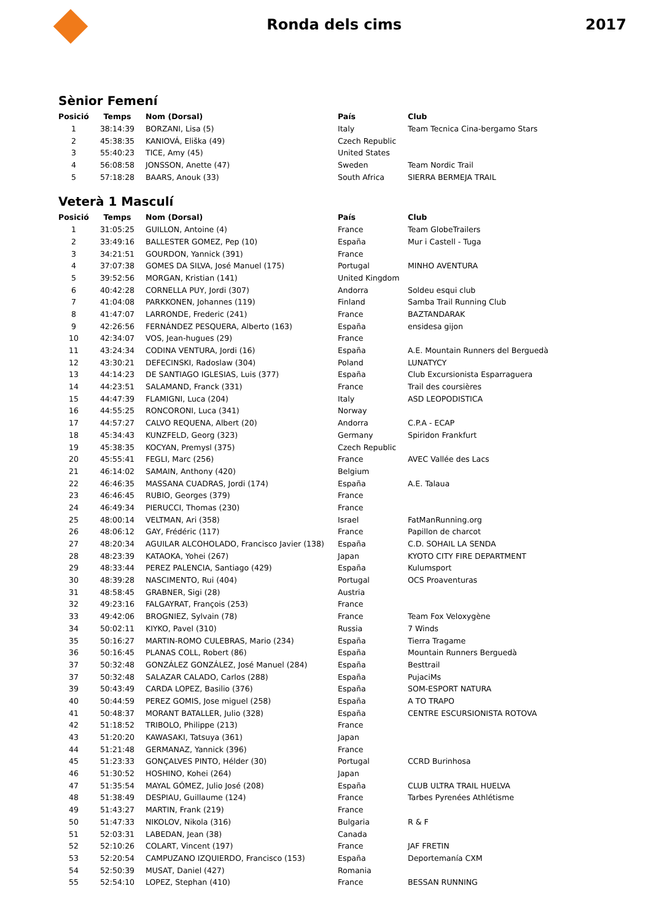Ronda dels cims 2017
Sènior Femení
| Posició | Temps | Nom (Dorsal) | País | Club |
| --- | --- | --- | --- | --- |
| 1 | 38:14:39 | BORZANI, Lisa (5) | Italy | Team Tecnica Cina-bergamo Stars |
| 2 | 45:38:35 | KANIOVÁ, Eliška (49) | Czech Republic | |
| 3 | 55:40:23 | TICE, Amy (45) | United States | |
| 4 | 56:08:58 | JONSSON, Anette (47) | Sweden | Team Nordic Trail |
| 5 | 57:18:28 | BAARS, Anouk (33) | South Africa | SIERRA BERMEJA TRAIL |
Veterà 1 Masculí
| Posició | Temps | Nom (Dorsal) | País | Club |
| --- | --- | --- | --- | --- |
| 1 | 31:05:25 | GUILLON, Antoine (4) | France | Team GlobeTrailers |
| 2 | 33:49:16 | BALLESTER GOMEZ, Pep (10) | España | Mur i Castell - Tuga |
| 3 | 34:21:51 | GOURDON, Yannick (391) | France | |
| 4 | 37:07:38 | GOMES DA SILVA, José Manuel (175) | Portugal | MINHO AVENTURA |
| 5 | 39:52:56 | MORGAN, Kristian (141) | United Kingdom | |
| 6 | 40:42:28 | CORNELLA PUY, Jordi (307) | Andorra | Soldeu esqui club |
| 7 | 41:04:08 | PARKKONEN, Johannes (119) | Finland | Samba Trail Running Club |
| 8 | 41:47:07 | LARRONDE, Frederic (241) | France | BAZTANDARAK |
| 9 | 42:26:56 | FERNÁNDEZ PESQUERA, Alberto (163) | España | ensidesa gijon |
| 10 | 42:34:07 | VOS, Jean-hugues (29) | France | |
| 11 | 43:24:34 | CODINA VENTURA, Jordi (16) | España | A.E. Mountain Runners del Berguedà |
| 12 | 43:30:21 | DEFECINSKI, Radoslaw (304) | Poland | LUNATYCY |
| 13 | 44:14:23 | DE SANTIAGO IGLESIAS, Luis (377) | España | Club Excursionista Esparraguera |
| 14 | 44:23:51 | SALAMAND, Franck (331) | France | Trail des coursières |
| 15 | 44:47:39 | FLAMIGNI, Luca (204) | Italy | ASD LEOPODISTICA |
| 16 | 44:55:25 | RONCORONI, Luca (341) | Norway | |
| 17 | 44:57:27 | CALVO REQUENA, Albert (20) | Andorra | C.P.A - ECAP |
| 18 | 45:34:43 | KUNZFELD, Georg (323) | Germany | Spiridon Frankfurt |
| 19 | 45:38:35 | KOCYAN, Premysl (375) | Czech Republic | |
| 20 | 45:55:41 | FEGLI, Marc (256) | France | AVEC Vallée des Lacs |
| 21 | 46:14:02 | SAMAIN, Anthony (420) | Belgium | |
| 22 | 46:46:35 | MASSANA CUADRAS, Jordi (174) | España | A.E. Talaua |
| 23 | 46:46:45 | RUBIO, Georges (379) | France | |
| 24 | 46:49:34 | PIERUCCI, Thomas (230) | France | |
| 25 | 48:00:14 | VELTMAN, Ari (358) | Israel | FatManRunning.org |
| 26 | 48:06:12 | GAY, Frédéric (117) | France | Papillon de charcot |
| 27 | 48:20:34 | AGUILAR ALCOHOLADO, Francisco Javier (138) | España | C.D. SOHAIL LA SENDA |
| 28 | 48:23:39 | KATAOKA, Yohei (267) | Japan | KYOTO CITY FIRE DEPARTMENT |
| 29 | 48:33:44 | PEREZ PALENCIA, Santiago (429) | España | Kulumsport |
| 30 | 48:39:28 | NASCIMENTO, Rui (404) | Portugal | OCS Proaventuras |
| 31 | 48:58:45 | GRABNER, Sigi (28) | Austria | |
| 32 | 49:23:16 | FALGAYRAT, François (253) | France | |
| 33 | 49:42:06 | BROGNIEZ, Sylvain (78) | France | Team Fox Veloxygène |
| 34 | 50:02:11 | KIYKO, Pavel (310) | Russia | 7 Winds |
| 35 | 50:16:27 | MARTIN-ROMO CULEBRAS, Mario (234) | España | Tierra Tragame |
| 36 | 50:16:45 | PLANAS COLL, Robert (86) | España | Mountain Runners Berguedà |
| 37 | 50:32:48 | GONZÁLEZ GONZÁLEZ, José Manuel (284) | España | Besttrail |
| 37 | 50:32:48 | SALAZAR CALADO, Carlos (288) | España | PujaciMs |
| 39 | 50:43:49 | CARDA LOPEZ, Basilio (376) | España | SOM-ESPORT NATURA |
| 40 | 50:44:59 | PEREZ GOMIS, Jose miguel (258) | España | A TO TRAPO |
| 41 | 50:48:37 | MORANT BATALLER, Julio (328) | España | CENTRE ESCURSIONISTA ROTOVA |
| 42 | 51:18:52 | TRIBOLO, Philippe (213) | France | |
| 43 | 51:20:20 | KAWASAKI, Tatsuya (361) | Japan | |
| 44 | 51:21:48 | GERMANAZ, Yannick (396) | France | |
| 45 | 51:23:33 | GONÇALVES PINTO, Hélder (30) | Portugal | CCRD Burinhosa |
| 46 | 51:30:52 | HOSHINO, Kohei (264) | Japan | |
| 47 | 51:35:54 | MAYAL GÓMEZ, Julio José (208) | España | CLUB ULTRA TRAIL HUELVA |
| 48 | 51:38:49 | DESPIAU, Guillaume (124) | France | Tarbes Pyrenées Athlétisme |
| 49 | 51:43:27 | MARTIN, Frank (219) | France | |
| 50 | 51:47:33 | NIKOLOV, Nikola (316) | Bulgaria | R & F |
| 51 | 52:03:31 | LABEDAN, Jean (38) | Canada | |
| 52 | 52:10:26 | COLART, Vincent (197) | France | JAF FRETIN |
| 53 | 52:20:54 | CAMPUZANO IZQUIERDO, Francisco (153) | España | Deportemanía CXM |
| 54 | 52:50:39 | MUSAT, Daniel (427) | Romania | |
| 55 | 52:54:10 | LOPEZ, Stephan (410) | France | BESSAN RUNNING |